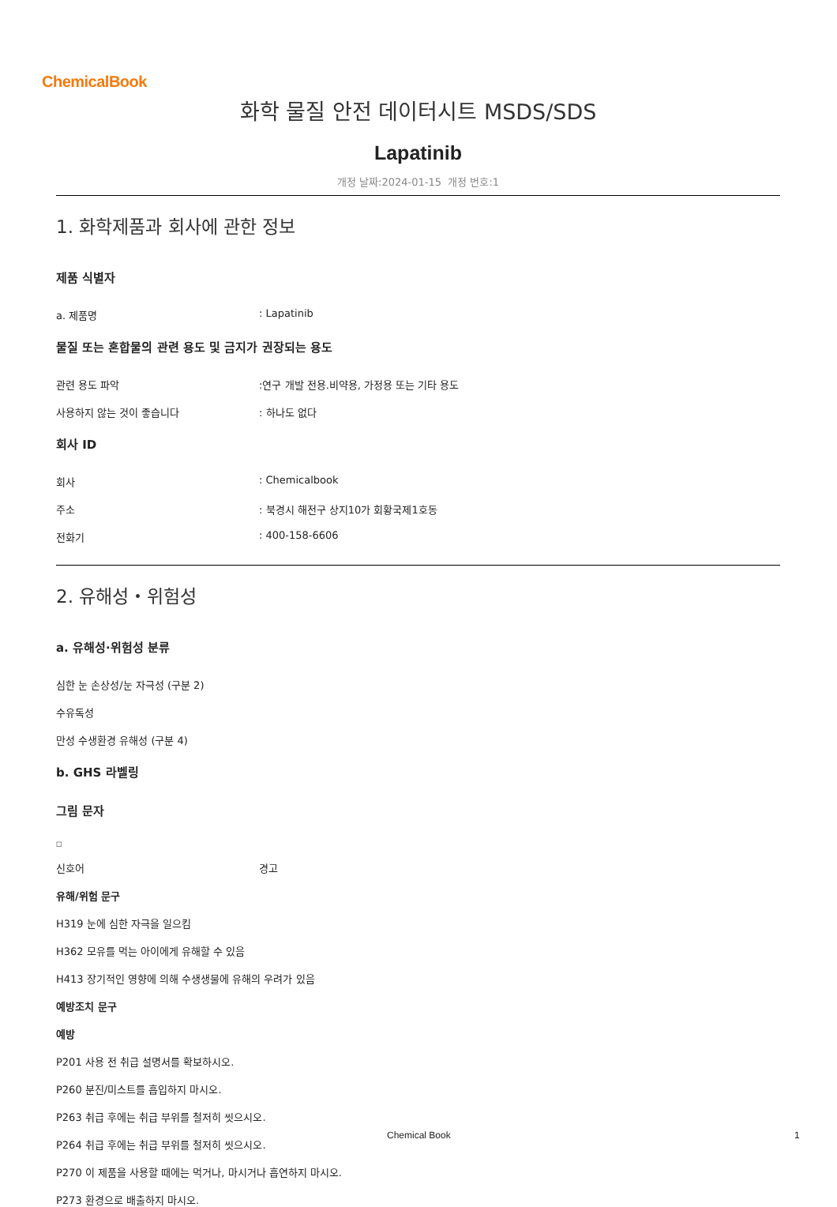ChemicalBook
화학 물질 안전 데이터시트 MSDS/SDS
Lapatinib
개정 날짜:2024-01-15 개정 번호:1
1. 화학제품과 회사에 관한 정보
제품 식별자
a. 제품명: Lapatinib
물질 또는 혼합물의 관련 용도 및 금지가 권장되는 용도
관련 용도 파악:연구 개발 전용.비약용, 가정용 또는 기타 용도
사용하지 않는 것이 좋습니다: 하나도 없다
회사 ID
회사: Chemicalbook
주소: 북경시 해전구 상지10가 회황국제1호동
전화기: 400-158-6606
2. 유해성・위험성
a. 유해성·위험성 분류
심한 눈 손상성/눈 자극성 (구분 2)
수유독성
만성 수생환경 유해성 (구분 4)
b. GHS 라벨링
그림 문자
□
신호어 경고
유해/위험 문구
H319 눈에 심한 자극을 일으킴
H362 모유를 먹는 아이에게 유해할 수 있음
H413 장기적인 영향에 의해 수생생물에 유해의 우려가 있음
예방조치 문구
예방
P201 사용 전 취급 설명서를 확보하시오.
P260 분진/미스트를 흡입하지 마시오.
P263 취급 후에는 취급 부위를 철저히 씻으시오.
P264 취급 후에는 취급 부위를 철저히 씻으시오.
P270 이 제품을 사용할 때에는 먹거나, 마시거나 흡연하지 마시오.
P273 환경으로 배출하지 마시오.
Chemical Book 1